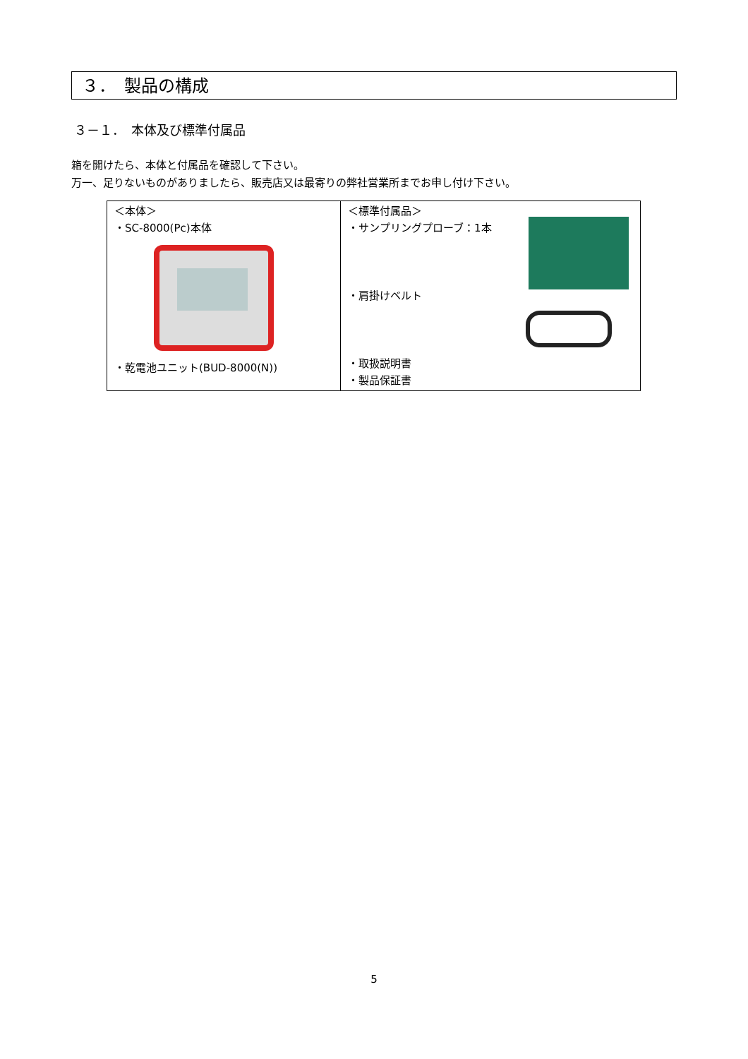３．　製品の構成
３－１．　本体及び標準付属品
箱を開けたら、本体と付属品を確認して下さい。
万一、足りないものがありましたら、販売店又は最寄りの弊社営業所までお申し付け下さい。
| ＜本体＞ ・SC-8000(Pc)本体 ・乾電池ユニット(BUD-8000(N)) | ＜標準付属品＞ ・サンプリングプローブ：1本 ・肩掛けベルト ・取扱説明書 ・製品保証書 |
5